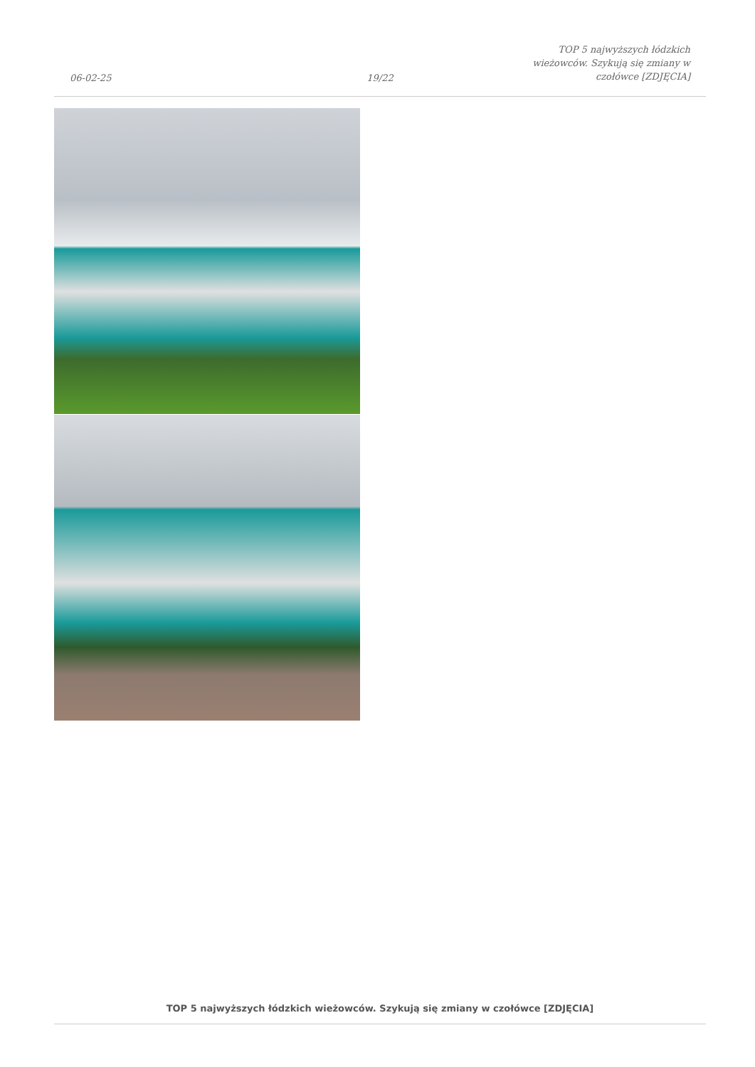06-02-25
19/22
TOP 5 najwyższych łódzkich wieżowców. Szykują się zmiany w czołówce [ZDJĘCIA]
TOP 5 najwyższych łódzkich wieżowców. Szykują się zmiany w czołówce [ZDJĘCIA]